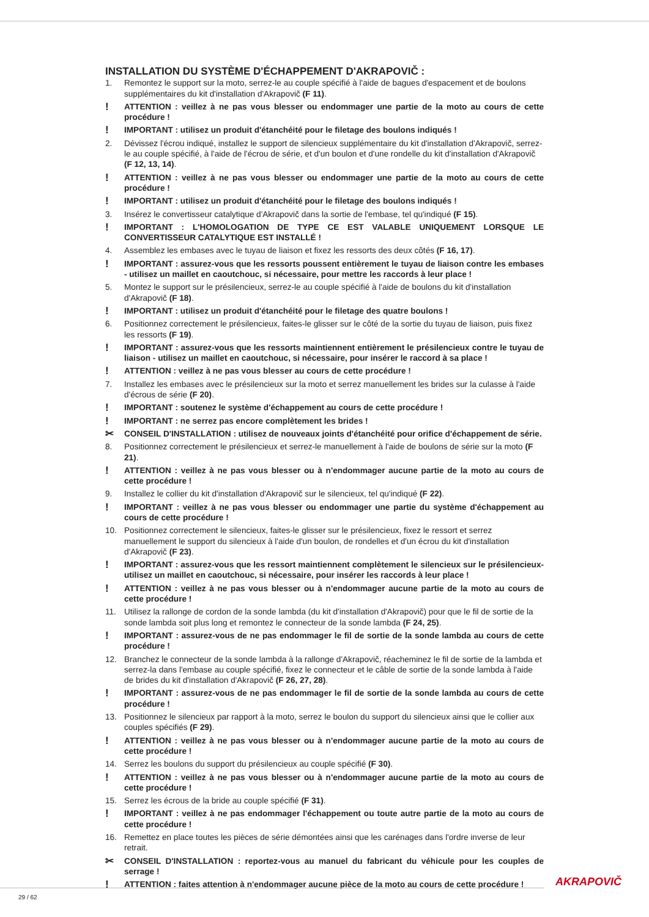INSTALLATION DU SYSTÈME D'ÉCHAPPEMENT D'AKRAPOVIČ :
1. Remontez le support sur la moto, serrez-le au couple spécifié à l'aide de bagues d'espacement et de boulons supplémentaires du kit d'installation d'Akrapovič (F 11).
! ATTENTION : veillez à ne pas vous blesser ou endommager une partie de la moto au cours de cette procédure !
! IMPORTANT : utilisez un produit d'étanchéité pour le filetage des boulons indiqués !
2. Dévissez l'écrou indiqué, installez le support de silencieux supplémentaire du kit d'installation d'Akrapovič, serrez-le au couple spécifié, à l'aide de l'écrou de série, et d'un boulon et d'une rondelle du kit d'installation d'Akrapovič (F 12, 13, 14).
! ATTENTION : veillez à ne pas vous blesser ou endommager une partie de la moto au cours de cette procédure !
! IMPORTANT : utilisez un produit d'étanchéité pour le filetage des boulons indiqués !
3. Insérez le convertisseur catalytique d'Akrapovič dans la sortie de l'embase, tel qu'indiqué (F 15).
! IMPORTANT : L'HOMOLOGATION DE TYPE CE EST VALABLE UNIQUEMENT LORSQUE LE CONVERTISSEUR CATALYTIQUE EST INSTALLÉ !
4. Assemblez les embases avec le tuyau de liaison et fixez les ressorts des deux côtés (F 16, 17).
! IMPORTANT : assurez-vous que les ressorts poussent entièrement le tuyau de liaison contre les embases - utilisez un maillet en caoutchouc, si nécessaire, pour mettre les raccords à leur place !
5. Montez le support sur le présilencieux, serrez-le au couple spécifié à l'aide de boulons du kit d'installation d'Akrapovič (F 18).
! IMPORTANT : utilisez un produit d'étanchéité pour le filetage des quatre boulons !
6. Positionnez correctement le présilencieux, faites-le glisser sur le côté de la sortie du tuyau de liaison, puis fixez les ressorts (F 19).
! IMPORTANT : assurez-vous que les ressorts maintiennent entièrement le présilencieux contre le tuyau de liaison - utilisez un maillet en caoutchouc, si nécessaire, pour insérer le raccord à sa place !
! ATTENTION : veillez à ne pas vous blesser au cours de cette procédure !
7. Installez les embases avec le présilencieux sur la moto et serrez manuellement les brides sur la culasse à l'aide d'écrous de série (F 20).
! IMPORTANT : soutenez le système d'échappement au cours de cette procédure !
! IMPORTANT : ne serrez pas encore complètement les brides !
✂ CONSEIL D'INSTALLATION : utilisez de nouveaux joints d'étanchéité pour orifice d'échappement de série.
8. Positionnez correctement le présilencieux et serrez-le manuellement à l'aide de boulons de série sur la moto (F 21).
! ATTENTION : veillez à ne pas vous blesser ou à n'endommager aucune partie de la moto au cours de cette procédure !
9. Installez le collier du kit d'installation d'Akrapovič sur le silencieux, tel qu'indiqué (F 22).
! IMPORTANT : veillez à ne pas vous blesser ou endommager une partie du système d'échappement au cours de cette procédure !
10. Positionnez correctement le silencieux, faites-le glisser sur le présilencieux, fixez le ressort et serrez manuellement le support du silencieux à l'aide d'un boulon, de rondelles et d'un écrou du kit d'installation d'Akrapovič (F 23).
! IMPORTANT : assurez-vous que les ressort maintiennent complètement le silencieux sur le présilencieux- utilisez un maillet en caoutchouc, si nécessaire, pour insérer les raccords à leur place !
! ATTENTION : veillez à ne pas vous blesser ou à n'endommager aucune partie de la moto au cours de cette procédure !
11. Utilisez la rallonge de cordon de la sonde lambda (du kit d'installation d'Akrapovič) pour que le fil de sortie de la sonde lambda soit plus long et remontez le connecteur de la sonde lambda (F 24, 25).
! IMPORTANT : assurez-vous de ne pas endommager le fil de sortie de la sonde lambda au cours de cette procédure !
12. Branchez le connecteur de la sonde lambda à la rallonge d'Akrapovič, réacheminez le fil de sortie de la lambda et serrez-la dans l'embase au couple spécifié, fixez le connecteur et le câble de sortie de la sonde lambda à l'aide de brides du kit d'installation d'Akrapovič (F 26, 27, 28).
! IMPORTANT : assurez-vous de ne pas endommager le fil de sortie de la sonde lambda au cours de cette procédure !
13. Positionnez le silencieux par rapport à la moto, serrez le boulon du support du silencieux ainsi que le collier aux couples spécifiés (F 29).
! ATTENTION : veillez à ne pas vous blesser ou à n'endommager aucune partie de la moto au cours de cette procédure !
14. Serrez les boulons du support du présilencieux au couple spécifié (F 30).
! ATTENTION : veillez à ne pas vous blesser ou à n'endommager aucune partie de la moto au cours de cette procédure !
15. Serrez les écrous de la bride au couple spécifié (F 31).
! IMPORTANT : veillez à ne pas endommager l'échappement ou toute autre partie de la moto au cours de cette procédure !
16. Remettez en place toutes les pièces de série démontées ainsi que les carénages dans l'ordre inverse de leur retrait.
✂ CONSEIL D'INSTALLATION : reportez-vous au manuel du fabricant du véhicule pour les couples de serrage !
! ATTENTION : faites attention à n'endommager aucune pièce de la moto au cours de cette procédure !
AKRAPOVIČ
29 / 62